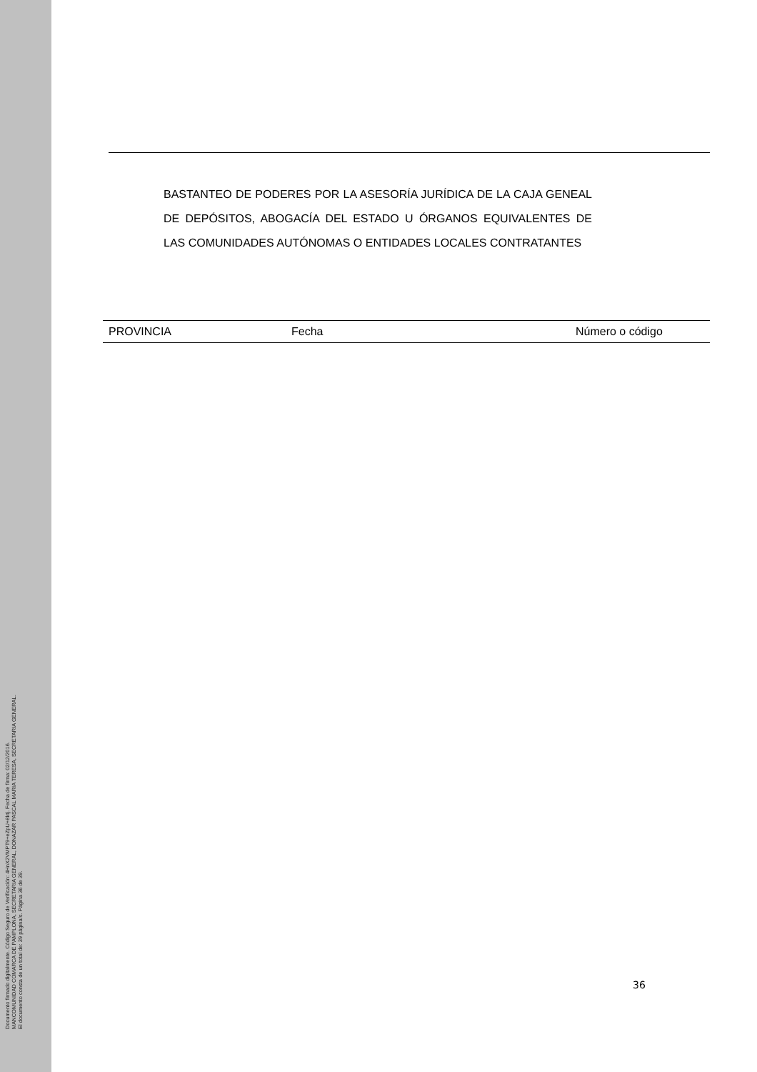Documento firmado digitalmente. Código Seguro de Verificación: 4HnX2VMPT9+eZpU+8ktj. Fecha de firma: 02/12/2016.
MANCOMUNIDAD COMARCA DE PAMPLONA, SECRETARIA GENERAL, DONAZAR PASCAL MARIA TERESA, SECRETARIA GENERAL.
El documento consta de un total de: 39 página/s. Página 36 de 39.
BASTANTEO DE PODERES POR LA ASESORÍA JURÍDICA DE LA CAJA GENEAL DE DEPÓSITOS, ABOGACÍA DEL ESTADO U ÓRGANOS EQUIVALENTES DE LAS COMUNIDADES AUTÓNOMAS O ENTIDADES LOCALES CONTRATANTES
| PROVINCIA | Fecha | Número o código |
| --- | --- | --- |
36